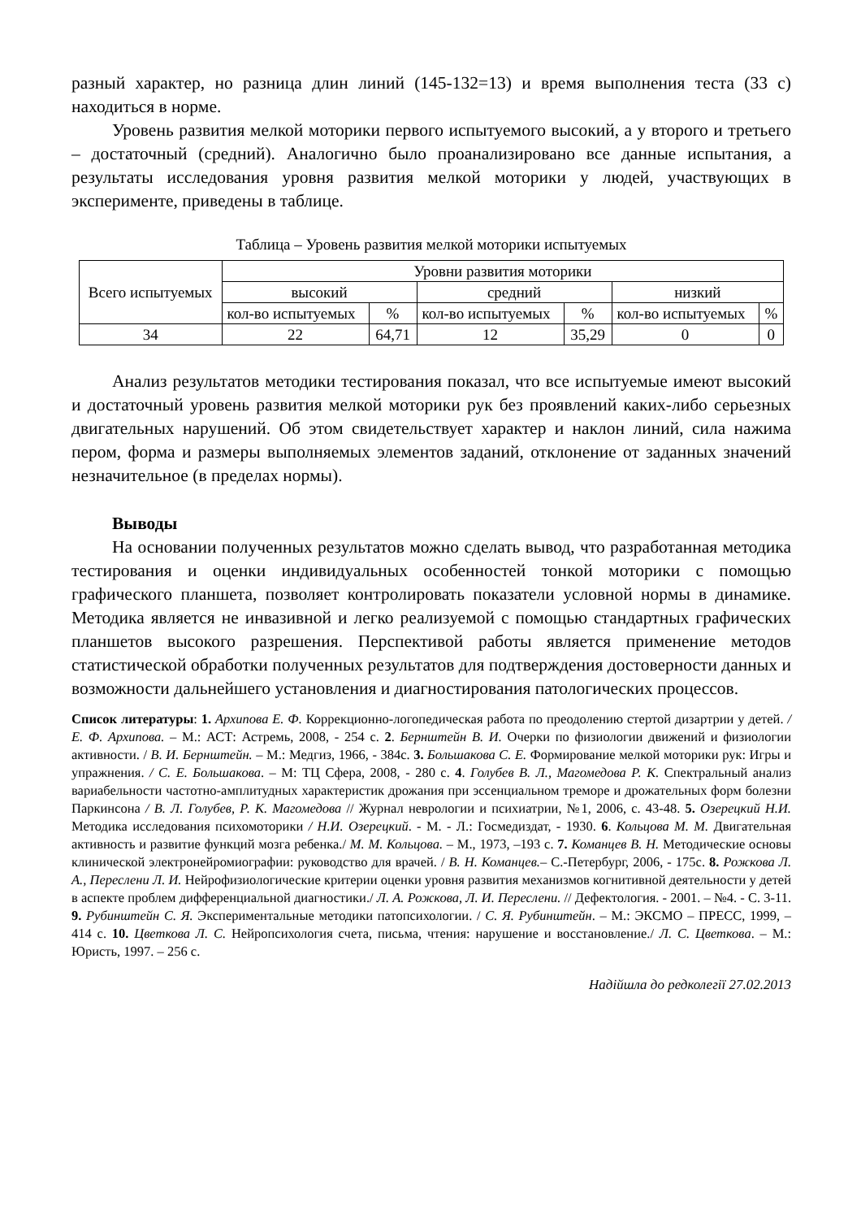разный характер, но разница длин линий (145-132=13) и время выполнения теста (33 с) находиться в норме.
Уровень развития мелкой моторики первого испытуемого высокий, а у второго и третьего – достаточный (средний). Аналогично было проанализировано все данные испытания, а результаты исследования уровня развития мелкой моторики у людей, участвующих в эксперименте, приведены в таблице.
Таблица – Уровень развития мелкой моторики испытуемых
| Всего испытуемых | Уровни развития моторики | | | | | |
| --- | --- | --- | --- | --- | --- | --- |
| | высокий | | средний | | низкий | |
| | кол-во испытуемых | % | кол-во испытуемых | % | кол-во испытуемых | % |
| 34 | 22 | 64,71 | 12 | 35,29 | 0 | 0 |
Анализ результатов методики тестирования показал, что все испытуемые имеют высокий и достаточный уровень развития мелкой моторики рук без проявлений каких-либо серьезных двигательных нарушений. Об этом свидетельствует характер и наклон линий, сила нажима пером, форма и размеры выполняемых элементов заданий, отклонение от заданных значений незначительное (в пределах нормы).
Выводы
На основании полученных результатов можно сделать вывод, что разработанная методика тестирования и оценки индивидуальных особенностей тонкой моторики с помощью графического планшета, позволяет контролировать показатели условной нормы в динамике. Методика является не инвазивной и легко реализуемой с помощью стандартных графических планшетов высокого разрешения. Перспективой работы является применение методов статистической обработки полученных результатов для подтверждения достоверности данных и возможности дальнейшего установления и диагностирования патологических процессов.
Список литературы: 1. Архипова Е. Ф. Коррекционно-логопедическая работа по преодолению стертой дизартрии у детей. / Е. Ф. Архипова. – М.: АСТ: Астремь, 2008, - 254 с. 2. Бернштейн В. И. Очерки по физиологии движений и физиологии активности. / В. И. Бернштейн. – М.: Медгиз, 1966, - 384с. 3. Большакова С. Е. Формирование мелкой моторики рук: Игры и упражнения. / С. Е. Большакова. – М: ТЦ Сфера, 2008, - 280 с. 4. Голубев В. Л., Магомедова Р. К. Спектральный анализ вариабельности частотно-амплитудных характеристик дрожания при эссенциальном треморе и дрожательных форм болезни Паркинсона / В. Л. Голубев, Р. К. Магомедова // Журнал неврологии и психиатрии, №1, 2006, с. 43-48. 5. Озерецкий Н.И. Методика исследования психомоторики / Н.И. Озерецкий. - М. - Л.: Госмедиздат, - 1930. 6. Кольцова М. М. Двигательная активность и развитие функций мозга ребенка./ М. М. Кольцова. – М., 1973, –193 с. 7. Команцев В. Н. Методические основы клинической электронейромиографии: руководство для врачей. / В. Н. Команцев.– С.-Петербург, 2006, - 175с. 8. Рожкова Л. А., Переслени Л. И. Нейрофизиологические критерии оценки уровня развития механизмов когнитивной деятельности у детей в аспекте проблем дифференциальной диагностики./ Л. А. Рожкова, Л. И. Переслени. // Дефектология. - 2001. – №4. - С. 3-11. 9. Рубинштейн С. Я. Экспериментальные методики патопсихологии. / С. Я. Рубинштейн. – М.: ЭКСМО – ПРЕСС, 1999, – 414 с. 10. Цветкова Л. С. Нейропсихология счета, письма, чтения: нарушение и восстановление./ Л. С. Цветкова. – М.: Юристь, 1997. – 256 с.
Надійшла до редколегії 27.02.2013